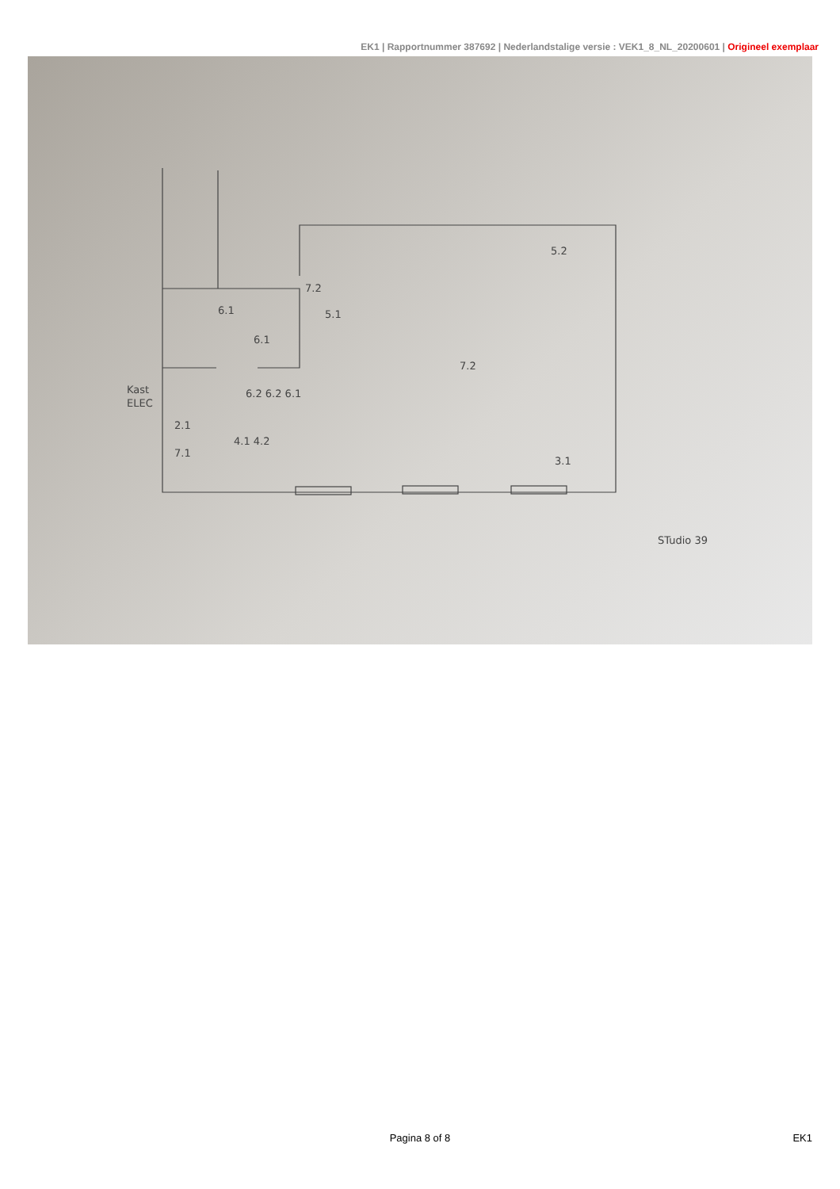EK1 | Rapportnummer 387692 | Nederlandstalige versie : VEK1_8_NL_20200601 | Origineel exemplaar
6.1
7.2
5.1
6.1
7.2
6.2 6.2 6.1
Kast
ELEC
2.1
7.1
4.1 4.2
5.2
3.1
STudio 39
Pagina 8 of 8
EK1